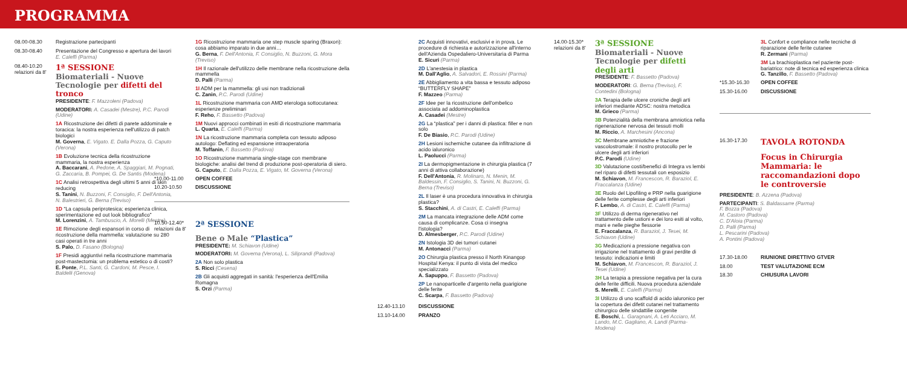PROGRAMMA
08.00-08.30 Registrazione partecipanti
08.30-08.40 Presentazione del Congresso e apertura dei lavori
E. Caleffi (Parma)
08.40-10.20
relazioni da 8'
1ª SESSIONE
Biomateriali - Nuove Tecnologie per difetti del tronco
PRESIDENTE: F. Mazzoleni (Padova)
MODERATORI: A. Casadei (Mestre), P.C. Parodi (Udine)
1A Ricostruzione dei difetti di parete addominale e toracica: la nostra esperienza nell'utilizzo di patch biologici
M. Governa, E. Vigato. E. Dalla Pozza, G. Caputo (Verona)
1B Evoluzione tecnica della ricostruzione mammaria, la nostra esperienza
A. Baccarani, A. Pedone, A. Spaggiari, M. Pognati, G. Zaccaria, B. Pompei, G. De Santis (Modena)
1C Analisi retrospettiva degli ultimi 5 anni di skin reducing
S. Tanini, N. Buzzoni, F. Consiglio, F. Dell'Antonia, N. Balestrieri, G. Berna (Treviso)
1D “La capsula periprotesica; esperienza clinica, sperimentazione ed out look bibliografico”
M. Lorenzini, A. Tambuscio, A. Morelli (Mestre)
1E Rimozione degli espansori in corso di ricostruzione della mammella: valutazione su 280 casi operati in tre anni
S. Palo, D. Fasano (Bologna)
1F Presidi aggiuntivi nella ricostruzione mammaria post-mastectomia: un problema estetico o di costi?
E. Ponte, P.L. Santi, G. Cardoni, M. Pesce, I. Baldelli (Genova)
1G Ricostruzione mammaria one step muscle sparing (Braxon): cosa abbiamo imparato in due anni…
G. Berna, F. Dell'Antonia, F. Consiglio, N. Buzzoni, G. Mora (Treviso)
1H Il razionale dell'utilizzo delle membrane nella ricostruzione della mammella
D. Palli (Parma)
1I ADM per la mammella: gli usi non tradizionali
C. Zanin, P.C. Parodi (Udine)
1L Ricostruzione mammaria con AMD eterologa sottocutanea: esperienze preliminari
F. Reho, F. Bassetto (Padova)
1M Nuovi approcci combinati in esiti di ricostruzione mammaria
L. Quarta, E. Caleffi (Parma)
1N La ricostruzione mammaria completa con tessuto adiposo autologo: Deflating ed espansione intraoperatoria
M. Toffanin, F. Bassetto (Padova)
1O Ricostruzione mammaria single-stage con membrane biologiche: analisi del trend di produzione post-operatoria di siero.
G. Caputo, E. Dalla Pozza, E. Vigato, M. Governa (Verona)
*10.00-11.00 OPEN COFFEE
10.20-10.50 DISCUSSIONE
10.50-12.40*
relazioni da 8'
2ª SESSIONE
Bene o Male “Plastica”
PRESIDENTE: M. Schiavon (Udine)
MODERATORI: M. Governa (Verona), L. Siliprandi (Padova)
2A Non solo plastica
S. Ricci (Cesena)
2B Gli acquisti aggregati in sanità: l'esperienza dell'Emilia Romagna
S. Orzi (Parma)
2C Acquisti innovativi, esclusivi e in prova. Le procedure di richiesta e autorizzazione all'interno dell'Azienda Ospedaliero-Universitaria di Parma
E. Sicuri (Parma)
2D L'anestesia in plastica
M. Dall'Aglio, A. Salvadori, E. Rossini (Parma)
2E Abbigliamento a vita bassa e tessuto adiposo “BUTTERFLY SHAPE”
F. Mazzeo (Parma)
2F Idee per la ricostruzione dell'ombelico associata ad addominoplastica
A. Casadei (Mestre)
2G La “plastica” per i danni di plastica: filler e non solo
F. De Biasio, P.C. Parodi (Udine)
2H Lesioni ischemiche cutanee da infiltrazione di acido ialuronico
L. Paolucci (Parma)
2I La dermopigmentazione in chirurgia plastica (7 anni di attiva collaborazione)
F. Dell'Antonia, R. Molinaro, N. Menin, M. Baldessin, F. Consiglio, S. Tanini, N. Buzzoni, G. Berna (Treviso)
2L Il laser è una procedura innovativa in chirurgia plastica?
S. Stacchini, A. di Castri, E. Caleffi (Parma)
2M La mancata integrazione delle ADM come causa di complicanze. Cosa ci insegna l'istologia?
D. Almesberger, P.C. Parodi (Udine)
2N Istologia 3D dei tumori cutanei
M. Antonacci (Parma)
2O Chirurgia plastica presso il North Kinangop Hospital Kenya: il punto di vista del medico specializzato
A. Sapuppo, F. Bassetto (Padova)
2P Le nanoparticelle d'argento nella guarigione delle ferite
C. Scarpa, F. Bassetto (Padova)
12.40-13.10 DISCUSSIONE
13.10-14.00 PRANZO
14.00-15.30*
relazioni da 8'
3ª SESSIONE
Biomateriali - Nuove Tecnologie per difetti degli arti
PRESIDENTE: F. Bassetto (Padova)
MODERATORI: G. Berna (Treviso), F. Contedini (Bologna)
3A Terapia delle ulcere croniche degli arti inferiori mediante ADSC: nostra metodica
M. Grieco (Parma)
3B Potenzialità della membrana amniotica nella rigenerazione nervosa dei tessuti molli
M. Riccio, A. Marchesini (Ancona)
3C Membrane amniotiche e frazione vascolostromale: il nostro protocollo per le ulcere degli arti inferiori
P.C. Parodi (Udine)
3D Valutazione costi/benefici di Integra vs lembi nel riparo di difetti tessutali con esposizio
M. Schiavon, M. Francescon, R. Baraziol, E. Fraccalanza (Udine)
3E Ruolo del Lipofiling e PRP nella guarigione delle ferite complesse degli arti inferiori
F. Lembo, A. di Castri, E. Caleffi (Parma)
3F Utilizzo di derma rigenerativo nel trattamento delle ustioni e dei loro esiti al volto, mani e nelle pieghe flessorie
E. Fraccalanza, R. Baraziol, J. Tesei, M. Schiavon (Udine)
3G Medicazioni a pressione negativa con irrigazione nel trattamento di gravi perdite di tessuto: indicazioni e limiti
M. Schiavon, M. Francescon, R. Baraziol, J. Tesei (Udine)
3H La terapia a pressione negativa per la cura delle ferite difficili. Nuova procedura aziendale
S. Merelli, E. Caleffi (Parma)
3I Utilizzo di uno scaffold di acido ialuronico per la copertura dei difetit cutanei nel trattamento chirurgico delle sindattilie congenite
E. Boschi, L. Garagnani, A. Leti Acciaro, M. Lando, M.C. Gagliano, A. Landi (Parma-Modena)
3L Confort e compliance nelle tecniche di riparazione delle ferite cutanee
R. Zermani (Parma)
3M La brachioplastica nel paziente post-bariatrico: note di tecnica ed esperienza clinica
G. Tanzillo, F. Bassetto (Padova)
*15.30-16.30 OPEN COFFEE
15.30-16.00 DISCUSSIONE
16.30-17.30
TAVOLA ROTONDA
Focus in Chirurgia Mammaria: le raccomandazioni dopo le controversie
PRESIDENTE: B. Azzena (Padova)
PARTECIPANTI: S. Baldassarre (Parma)
F. Bozza (Padova)
M. Castoro (Padova)
C. D'Aloia (Parma)
D. Palli (Parma)
L. Pescarini (Padova)
A. Pontini (Padova)
17.30-18.00 RIUNIONE DIRETTIVO GTVER
18.00 TEST VALUTAZIONE ECM
18.30 CHIUSURA LAVORI